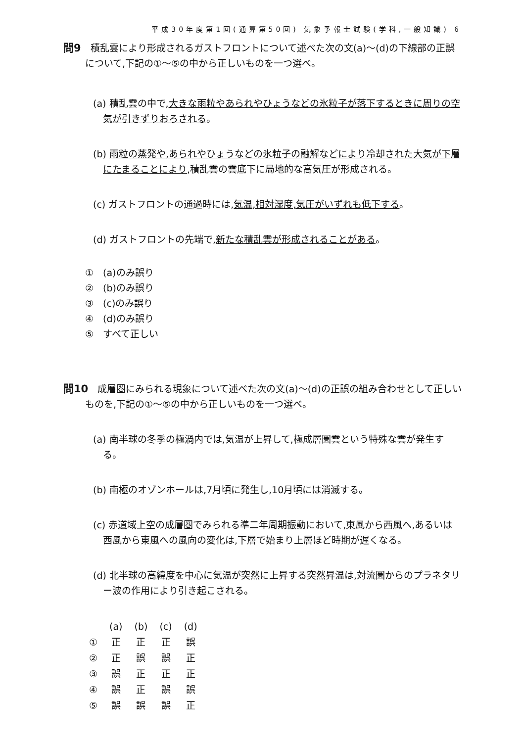平成30年度第1回(通算第50回) 気象予報士試験(学科,一般知識) 6
問9　積乱雲により形成されるガストフロントについて述べた次の文(a)～(d)の下線部の正誤について,下記の①～⑤の中から正しいものを一つ選べ。
(a) 積乱雲の中で,大きな雨粒やあられやひょうなどの氷粒子が落下するときに周りの空気が引きずりおろされる。
(b) 雨粒の蒸発や,あられやひょうなどの氷粒子の融解などにより冷却された大気が下層にたまることにより,積乱雲の雲底下に局地的な高気圧が形成される。
(c) ガストフロントの通過時には,気温,相対湿度,気圧がいずれも低下する。
(d) ガストフロントの先端で,新たな積乱雲が形成されることがある。
①　(a)のみ誤り
②　(b)のみ誤り
③　(c)のみ誤り
④　(d)のみ誤り
⑤　すべて正しい
問10　成層圏にみられる現象について述べた次の文(a)～(d)の正誤の組み合わせとして正しいものを,下記の①～⑤の中から正しいものを一つ選べ。
(a) 南半球の冬季の極渦内では,気温が上昇して,極成層圏雲という特殊な雲が発生する。
(b) 南極のオゾンホールは,7月頃に発生し,10月頃には消滅する。
(c) 赤道域上空の成層圏でみられる準二年周期振動において,東風から西風へ,あるいは西風から東風への風向の変化は,下層で始まり上層ほど時期が遅くなる。
(d) 北半球の高緯度を中心に気温が突然に上昇する突然昇温は,対流圏からのプラネタリー波の作用により引き起こされる。
| | (a) | (b) | (c) | (d) |
| --- | --- | --- | --- | --- |
| ① | 正 | 正 | 正 | 誤 |
| ② | 正 | 誤 | 誤 | 正 |
| ③ | 誤 | 正 | 正 | 正 |
| ④ | 誤 | 正 | 誤 | 誤 |
| ⑤ | 誤 | 誤 | 誤 | 正 |